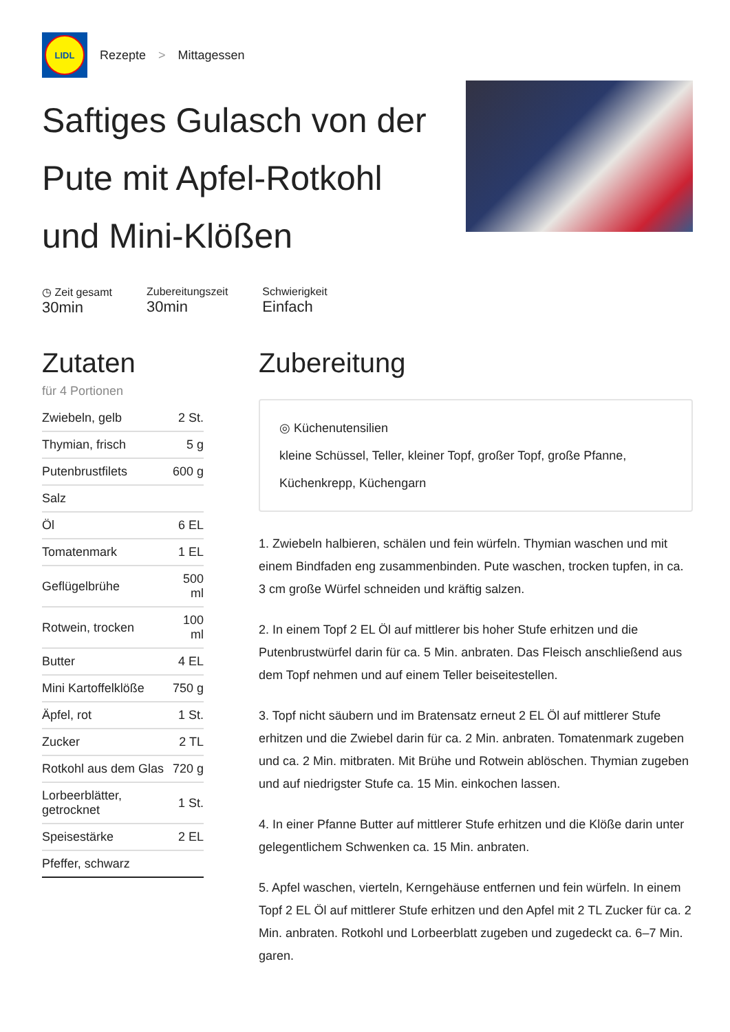LIDL
Rezepte > Mittagessen
Saftiges Gulasch von der Pute mit Apfel-Rotkohl und Mini-Klößen
◷ Zeit gesamt
30min
Zubereitungszeit
30min
Schwierigkeit
Einfach
Zutaten
für 4 Portionen
| Zwiebeln, gelb | 2 St. |
| Thymian, frisch | 5 g |
| Putenbrustfilets | 600 g |
| Salz | |
| Öl | 6 EL |
| Tomatenmark | 1 EL |
| Geflügelbrühe | 500 ml |
| Rotwein, trocken | 100 ml |
| Butter | 4 EL |
| Mini Kartoffelklöße | 750 g |
| Äpfel, rot | 1 St. |
| Zucker | 2 TL |
| Rotkohl aus dem Glas | 720 g |
| Lorbeerblätter, getrocknet | 1 St. |
| Speisestärke | 2 EL |
| Pfeffer, schwarz | |
Zubereitung
◎ Küchenutensilien
kleine Schüssel, Teller, kleiner Topf, großer Topf, große Pfanne, Küchenkrepp, Küchengarn
1. Zwiebeln halbieren, schälen und fein würfeln. Thymian waschen und mit einem Bindfaden eng zusammenbinden. Pute waschen, trocken tupfen, in ca. 3 cm große Würfel schneiden und kräftig salzen.
2. In einem Topf 2 EL Öl auf mittlerer bis hoher Stufe erhitzen und die Putenbrustwürfel darin für ca. 5 Min. anbraten. Das Fleisch anschließend aus dem Topf nehmen und auf einem Teller beiseitestellen.
3. Topf nicht säubern und im Bratensatz erneut 2 EL Öl auf mittlerer Stufe erhitzen und die Zwiebel darin für ca. 2 Min. anbraten. Tomatenmark zugeben und ca. 2 Min. mitbraten. Mit Brühe und Rotwein ablöschen. Thymian zugeben und auf niedrigster Stufe ca. 15 Min. einkochen lassen.
4. In einer Pfanne Butter auf mittlerer Stufe erhitzen und die Klöße darin unter gelegentlichem Schwenken ca. 15 Min. anbraten.
5. Apfel waschen, vierteln, Kerngehäuse entfernen und fein würfeln. In einem Topf 2 EL Öl auf mittlerer Stufe erhitzen und den Apfel mit 2 TL Zucker für ca. 2 Min. anbraten. Rotkohl und Lorbeerblatt zugeben und zugedeckt ca. 6–7 Min. garen.